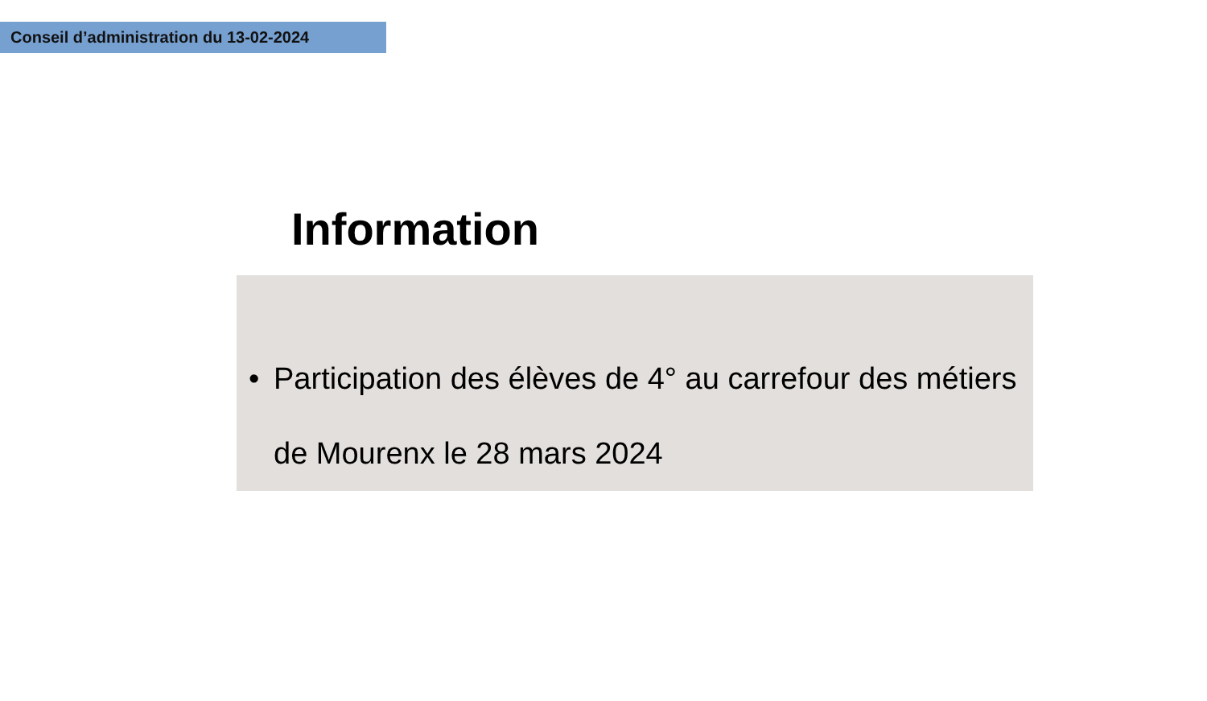Conseil d’administration du 13-02-2024
Information
• Participation des élèves de 4° au carrefour des métiers de Mourenx le 28 mars 2024